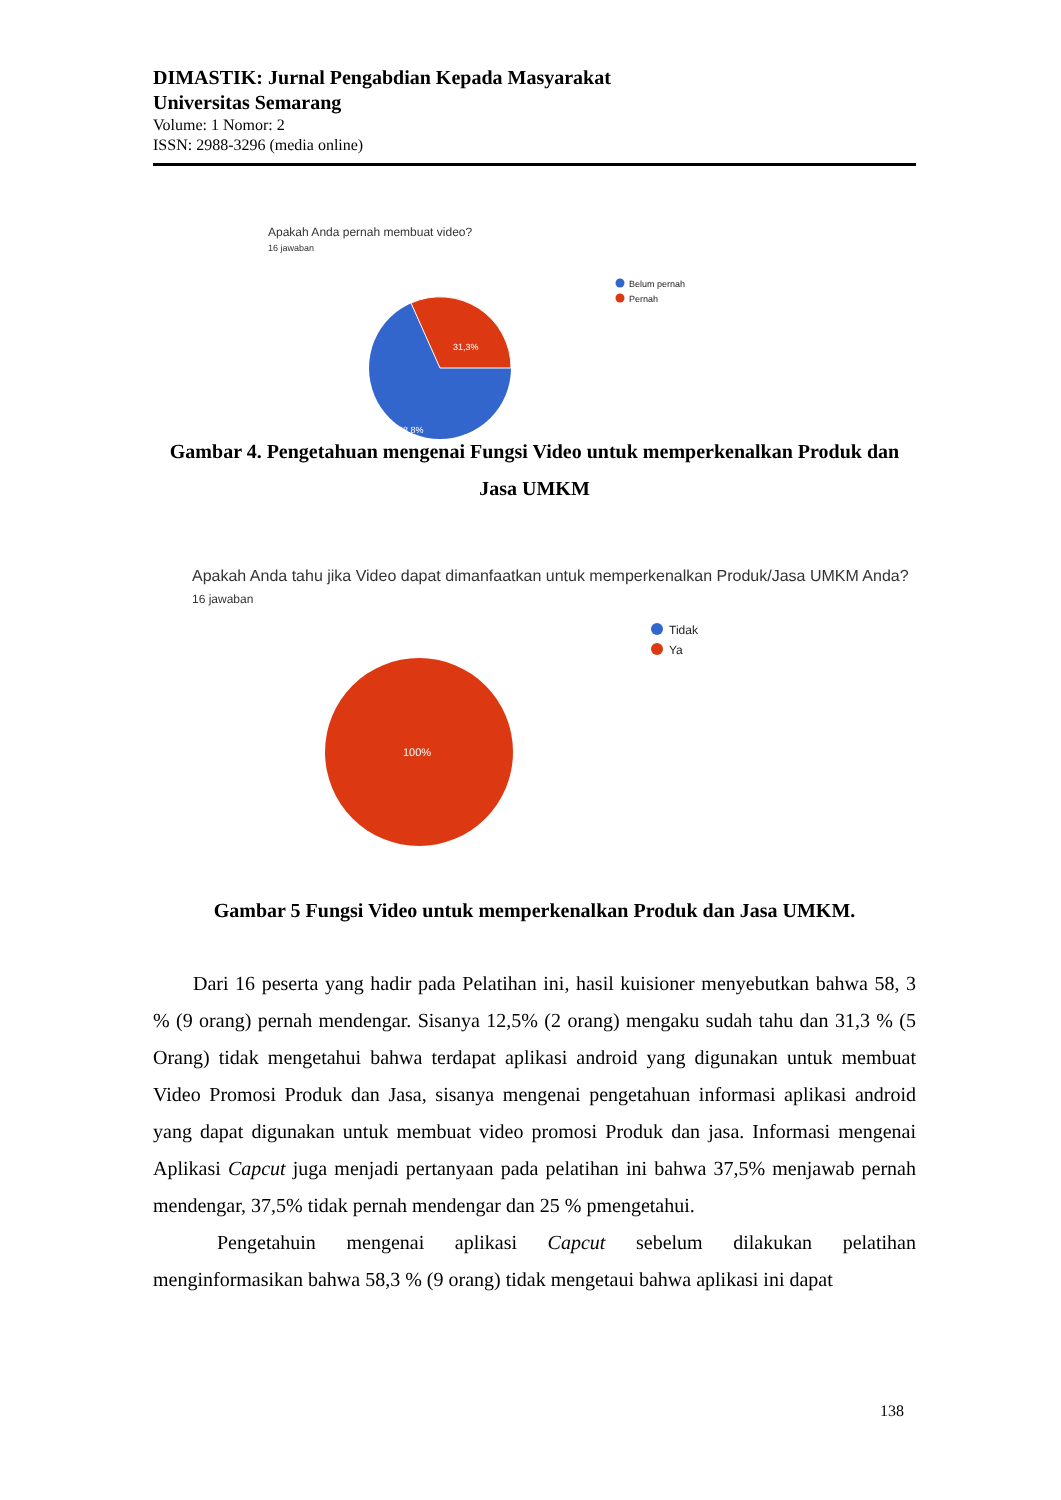DIMASTIK: Jurnal Pengabdian Kepada Masyarakat
Universitas Semarang
Volume: 1 Nomor: 2
ISSN: 2988-3296 (media online)
Apakah Anda pernah membuat video?
16 jawaban
31,3%
68,8%
Belum pernah
Pernah
Gambar 4. Pengetahuan mengenai Fungsi Video untuk memperkenalkan Produk dan Jasa UMKM
Apakah Anda tahu jika Video dapat dimanfaatkan untuk memperkenalkan Produk/Jasa UMKM Anda?
16 jawaban
100%
Tidak
Ya
Gambar 5 Fungsi Video untuk memperkenalkan Produk dan Jasa UMKM.
Dari 16 peserta yang hadir pada Pelatihan ini, hasil kuisioner menyebutkan bahwa 58, 3 % (9 orang) pernah mendengar. Sisanya 12,5% (2 orang) mengaku sudah tahu dan 31,3 % (5 Orang) tidak mengetahui bahwa terdapat aplikasi android yang digunakan untuk membuat Video Promosi Produk dan Jasa, sisanya mengenai pengetahuan informasi aplikasi android yang dapat digunakan untuk membuat video promosi Produk dan jasa. Informasi mengenai Aplikasi Capcut juga menjadi pertanyaan pada pelatihan ini bahwa 37,5% menjawab pernah mendengar, 37,5% tidak pernah mendengar dan 25 % pmengetahui.
Pengetahuin mengenai aplikasi Capcut sebelum dilakukan pelatihan menginformasikan bahwa 58,3 % (9 orang) tidak mengetaui bahwa aplikasi ini dapat
138